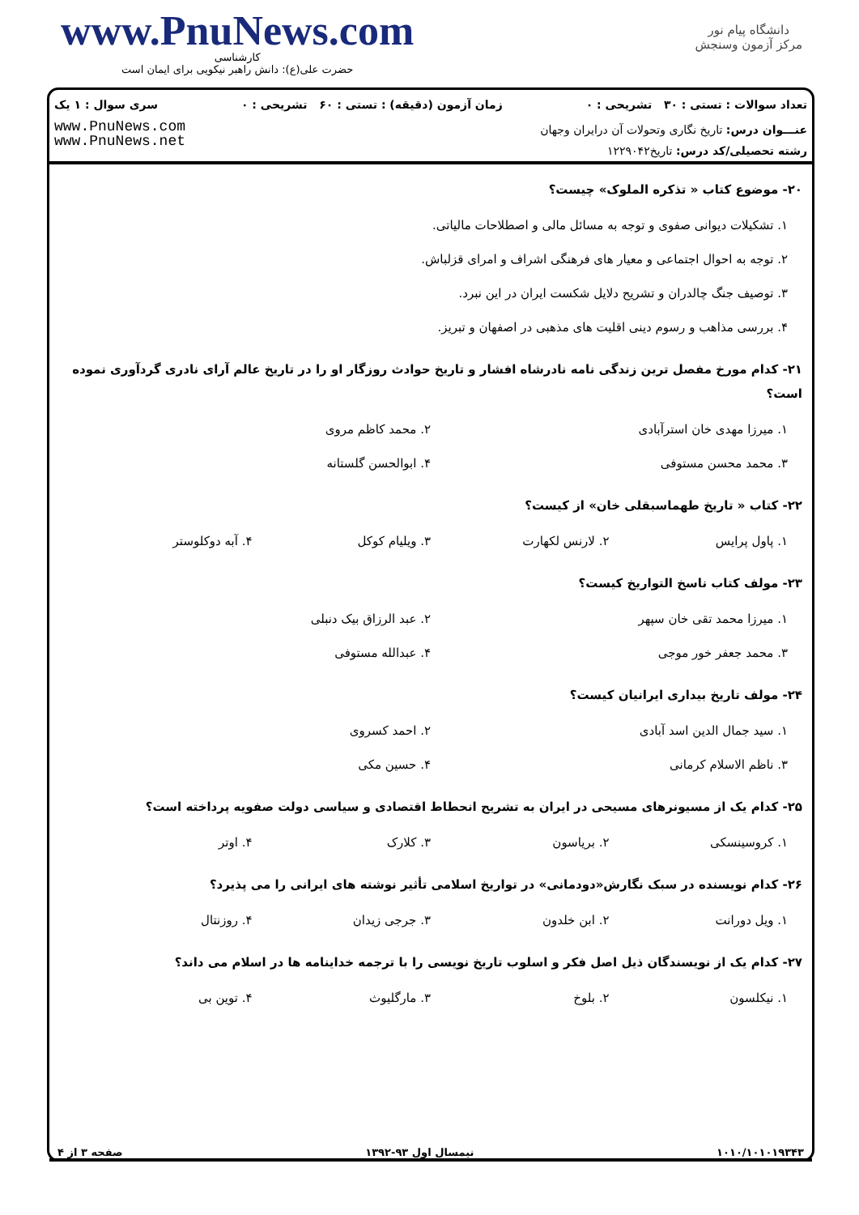www.PnuNews.com
کارشناسی
حضرت علی(ع): دانش راهبر نیکویی برای ایمان است
دانشگاه پیام نور
مرکز آزمون وسنجش
تعداد سوالات : تستی : ۳۰ تشریحی : ۰ زمان آزمون (دقیقه) : تستی : ۶۰ تشریحی : ۰ سری سوال : ۱ یک
عنـــوان درس: تاریخ نگاری وتحولات آن درایران وجهان
رشته تحصیلی/کد درس: تاریخ۱۲۲۹۰۴۲
www.PnuNews.com
www.PnuNews.net
۲۰- موضوع کتاب « تذکره الملوک» چیست؟
۱. تشکیلات دیوانی صفوی و توجه به مسائل مالی و اصطلاحات مالیاتی.
۲. توجه به احوال اجتماعی و معیار های فرهنگی اشراف و امرای قزلباش.
۳. توصیف جنگ چالدران و تشریح دلایل شکست ایران در این نبرد.
۴. بررسی مذاهب و رسوم دینی اقلیت های مذهبی در اصفهان و تبریز.
۲۱- کدام مورخ مفصل ترین زندگی نامه نادرشاه افشار و تاریخ حوادث روزگار او را در تاریخ عالم آرای نادری گردآوری نموده است؟
۱. میرزا مهدی خان استرآبادی ۲. محمد کاظم مروی
۳. محمد محسن مستوفی ۴. ابوالحسن گلستانه
۲۲- کتاب « تاریخ طهماسبقلی خان» از کیست؟
۱. پاول پرایس ۲. لارنس لکهارت ۳. ویلیام کوکل ۴. آبه دوکلوستر
۲۳- مولف کتاب ناسخ التواریخ کیست؟
۱. میرزا محمد تقی خان سپهر ۲. عبد الرزاق بیک دنبلی
۳. محمد جعفر خور موجی ۴. عبدالله مستوفی
۲۴- مولف تاریخ بیداری ایرانیان کیست؟
۱. سید جمال الدین اسد آبادی ۲. احمد کسروی
۳. ناظم الاسلام کرمانی ۴. حسین مکی
۲۵- کدام یک از مسیونرهای مسیحی در ایران به تشریح انحطاط اقتصادی و سیاسی دولت صفویه پرداخته است؟
۱. کروسینسکی ۲. بریاسون ۳. کلارک ۴. اوتر
۲۶- کدام نویسنده در سبک نگارش«دودمانی» در تواریخ اسلامی تأثیر نوشته های ایرانی را می پذیرد؟
۱. ویل دورانت ۲. ابن خلدون ۳. جرجی زیدان ۴. روزنتال
۲۷- کدام یک از نویسندگان ذیل اصل فکر و اسلوب تاریخ نویسی را با ترجمه خداینامه ها در اسلام می داند؟
۱. نیکلسون ۲. بلوخ ۳. مارگلیوث ۴. توین بی
۱۰۱۰/۱۰۱۰۱۹۳۴۳ نیمسال اول ۹۳-۱۳۹۲ صفحه ۳ از ۴